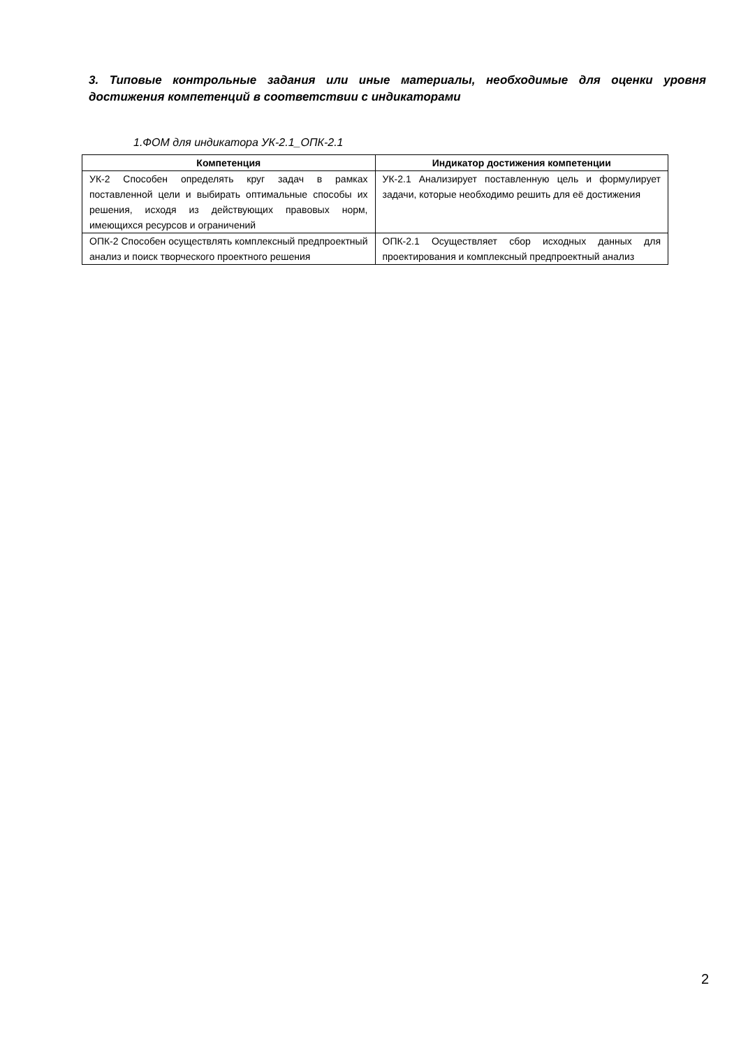3. Типовые контрольные задания или иные материалы, необходимые для оценки уровня достижения компетенций в соответствии с индикаторами
1.ФОМ для индикатора УК-2.1_ОПК-2.1
| Компетенция | Индикатор достижения компетенции |
| --- | --- |
| УК-2 Способен определять круг задач в рамках поставленной цели и выбирать оптимальные способы их решения, исходя из действующих правовых норм, имеющихся ресурсов и ограничений | УК-2.1 Анализирует поставленную цель и формулирует задачи, которые необходимо решить для её достижения |
| ОПК-2 Способен осуществлять комплексный предпроектный анализ и поиск творческого проектного решения | ОПК-2.1 Осуществляет сбор исходных данных для проектирования и комплексный предпроектный анализ |
2